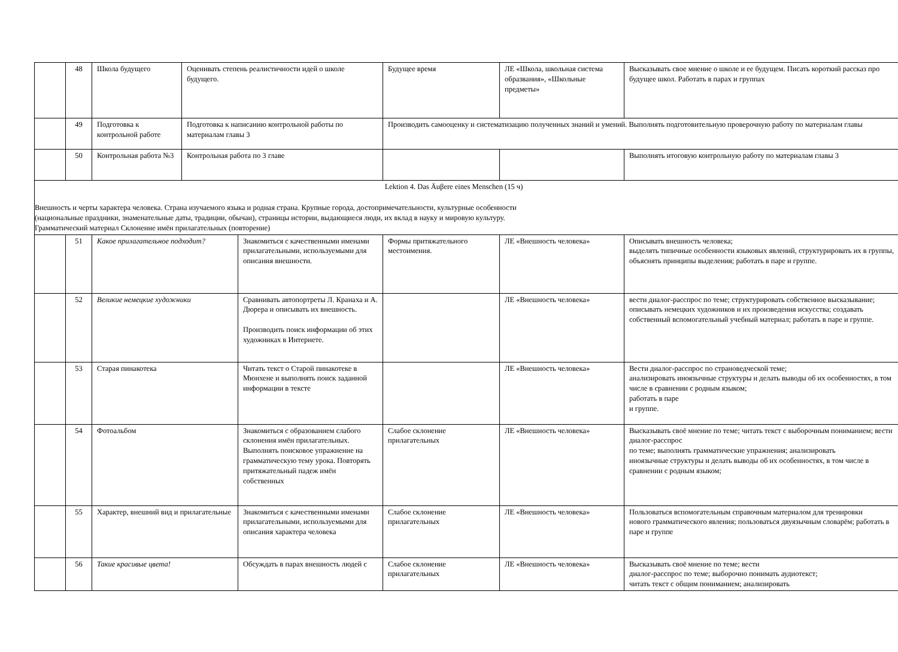| | 48 | Школа будущего | Оценивать степень реалистичности идей о школе будущего. | | Будущее время | ЛЕ «Школа, школьная система образвания», «Школьные предметы» | Высказывать свое мнение о школе и ее будущем. Писать короткий рассказ про будущее школ. Работать в парах и группах |
| | 49 | Подготовка к контрольной работе | Подготовка к написанию контрольной работы по материалам главы 3 | | Производить самооценку и систематизацию полученных знаний и умений. Выполнять подготовительную проверочную работу по материалам главы | | |
| | 50 | Контрольная работа №3 | Контрольная работа по 3 главе | | | | Выполнять итоговую контрольную работу по материалам главы 3 |
| Lektion 4. Das Äuβere eines Menschen (15 ч) Внешность и черты характера человека. Страна изучаемого языка и родная страна. Крупные города, достопримечательности, культурные особенности (национальные праздники, знаменательные даты, традиции, обычаи), страницы истории, выдающиеся люди, их вклад в науку и мировую культуру. Грамматический материал Склонение имён прилагательных (повторение) | | | | | | | |
| | 51 | Какое прилагательное подходит? | | Знакомиться с качественными именами прилагательными, используемыми для описания внешности. | Формы притяжательного местоимения. | ЛЕ «Внешность человека» | Описывать внешность человека; выделять типичные особенности языковых явлений, структурировать их в группы, объяснять принципы выделения; работать в паре и группе. |
| | 52 | Великие немецкие художники | | Сравнивать автопортреты Л. Кранаха и А. Дюрера и описывать их внешность. Производить поиск информации об этих художниках в Интернете. | | ЛЕ «Внешность человека» | вести диалог-расспрос по теме; структурировать собственное высказывание; описывать немецких художников и их произведения искусства; создавать собственный вспомогательный учебный материал; работать в паре и группе. |
| | 53 | Старая пинакотека | | Читать текст о Старой пинакотеке в Мюнхене и выполнять поиск заданной информации в тексте | | ЛЕ «Внешность человека» | Вести диалог-расспрос по страноведческой теме; анализировать иноязычные структуры и делать выводы об их особенностях, в том числе в сравнении с родным языком; работать в паре и группе. |
| | 54 | Фотоальбом | | Знакомиться с образованием слабого склонения имён прилагательных. Выполнять поисковое упражнение на грамматическую тему урока. Повторять притяжательный падеж имён собственных | Слабое склонение прилагательных | ЛЕ «Внешность человека» | Высказывать своё мнение по теме; читать текст с выборочным пониманием; вести диалог-расспрос по теме; выполнять грамматические упражнения; анализировать иноязычные структуры и делать выводы об их особенностях, в том числе в сравнении с родным языком; |
| | 55 | Характер, внешний вид и прилагательные | | Знакомиться с качественными именами прилагательными, используемыми для описания характера человека | Слабое склонение прилагательных | ЛЕ «Внешность человека» | Пользоваться вспомогательным справочным материалом для тренировки нового грамматического явления; пользоваться двуязычным словарём; работать в паре и группе |
| | 56 | Такие красивые цвета! | | Обсуждать в парах внешность людей с | Слабое склонение прилагательных | ЛЕ «Внешность человека» | Высказывать своё мнение по теме; вести диалог-расспрос по теме; выборочно понимать аудиотекст; читать текст с общим пониманием; анализировать |